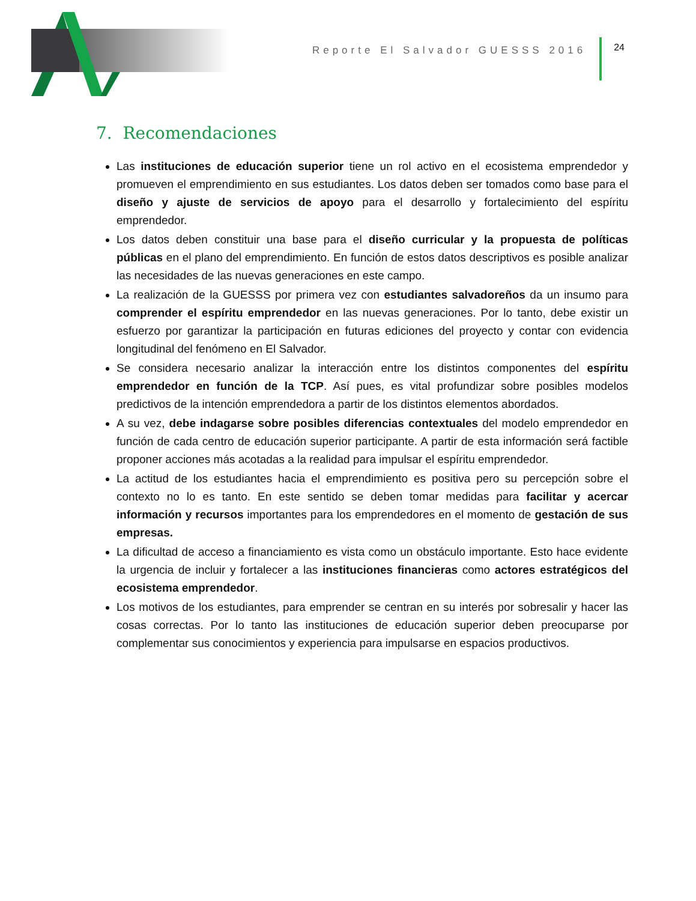Reporte El Salvador GUESSS 2016
24
7. Recomendaciones
Las instituciones de educación superior tiene un rol activo en el ecosistema emprendedor y promueven el emprendimiento en sus estudiantes. Los datos deben ser tomados como base para el diseño y ajuste de servicios de apoyo para el desarrollo y fortalecimiento del espíritu emprendedor.
Los datos deben constituir una base para el diseño curricular y la propuesta de políticas públicas en el plano del emprendimiento. En función de estos datos descriptivos es posible analizar las necesidades de las nuevas generaciones en este campo.
La realización de la GUESSS por primera vez con estudiantes salvadoreños da un insumo para comprender el espíritu emprendedor en las nuevas generaciones. Por lo tanto, debe existir un esfuerzo por garantizar la participación en futuras ediciones del proyecto y contar con evidencia longitudinal del fenómeno en El Salvador.
Se considera necesario analizar la interacción entre los distintos componentes del espíritu emprendedor en función de la TCP. Así pues, es vital profundizar sobre posibles modelos predictivos de la intención emprendedora a partir de los distintos elementos abordados.
A su vez, debe indagarse sobre posibles diferencias contextuales del modelo emprendedor en función de cada centro de educación superior participante. A partir de esta información será factible proponer acciones más acotadas a la realidad para impulsar el espíritu emprendedor.
La actitud de los estudiantes hacia el emprendimiento es positiva pero su percepción sobre el contexto no lo es tanto. En este sentido se deben tomar medidas para facilitar y acercar información y recursos importantes para los emprendedores en el momento de gestación de sus empresas.
La dificultad de acceso a financiamiento es vista como un obstáculo importante. Esto hace evidente la urgencia de incluir y fortalecer a las instituciones financieras como actores estratégicos del ecosistema emprendedor.
Los motivos de los estudiantes, para emprender se centran en su interés por sobresalir y hacer las cosas correctas. Por lo tanto las instituciones de educación superior deben preocuparse por complementar sus conocimientos y experiencia para impulsarse en espacios productivos.